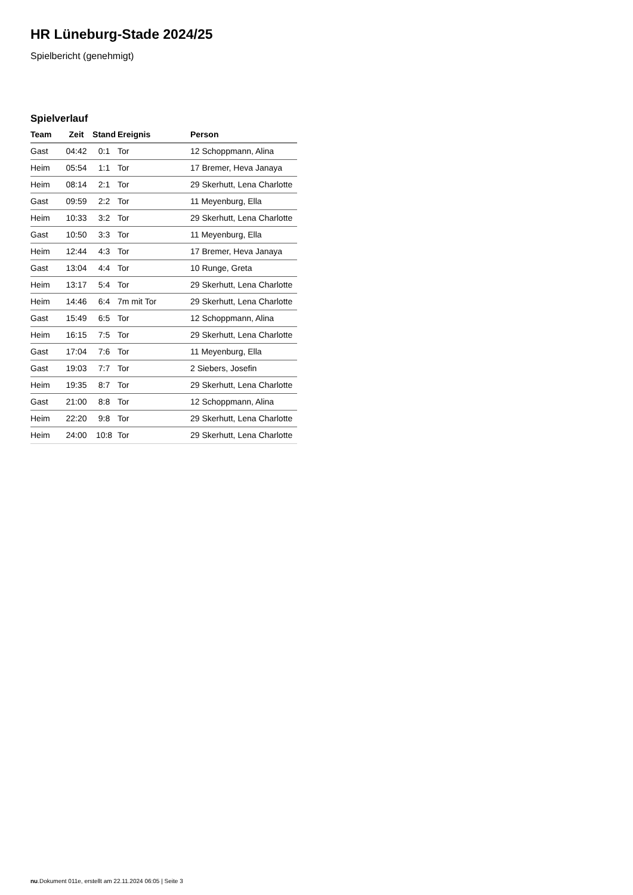HR Lüneburg-Stade 2024/25
Spielbericht (genehmigt)
Spielverlauf
| Team | Zeit | Stand | Ereignis | Person |
| --- | --- | --- | --- | --- |
| Gast | 04:42 | 0:1 | Tor | 12 Schoppmann, Alina |
| Heim | 05:54 | 1:1 | Tor | 17 Bremer, Heva Janaya |
| Heim | 08:14 | 2:1 | Tor | 29 Skerhutt, Lena Charlotte |
| Gast | 09:59 | 2:2 | Tor | 11 Meyenburg, Ella |
| Heim | 10:33 | 3:2 | Tor | 29 Skerhutt, Lena Charlotte |
| Gast | 10:50 | 3:3 | Tor | 11 Meyenburg, Ella |
| Heim | 12:44 | 4:3 | Tor | 17 Bremer, Heva Janaya |
| Gast | 13:04 | 4:4 | Tor | 10 Runge, Greta |
| Heim | 13:17 | 5:4 | Tor | 29 Skerhutt, Lena Charlotte |
| Heim | 14:46 | 6:4 | 7m mit Tor | 29 Skerhutt, Lena Charlotte |
| Gast | 15:49 | 6:5 | Tor | 12 Schoppmann, Alina |
| Heim | 16:15 | 7:5 | Tor | 29 Skerhutt, Lena Charlotte |
| Gast | 17:04 | 7:6 | Tor | 11 Meyenburg, Ella |
| Gast | 19:03 | 7:7 | Tor | 2 Siebers, Josefin |
| Heim | 19:35 | 8:7 | Tor | 29 Skerhutt, Lena Charlotte |
| Gast | 21:00 | 8:8 | Tor | 12 Schoppmann, Alina |
| Heim | 22:20 | 9:8 | Tor | 29 Skerhutt, Lena Charlotte |
| Heim | 24:00 | 10:8 | Tor | 29 Skerhutt, Lena Charlotte |
nu.Dokument 011e, erstellt am 22.11.2024 06:05 | Seite 3